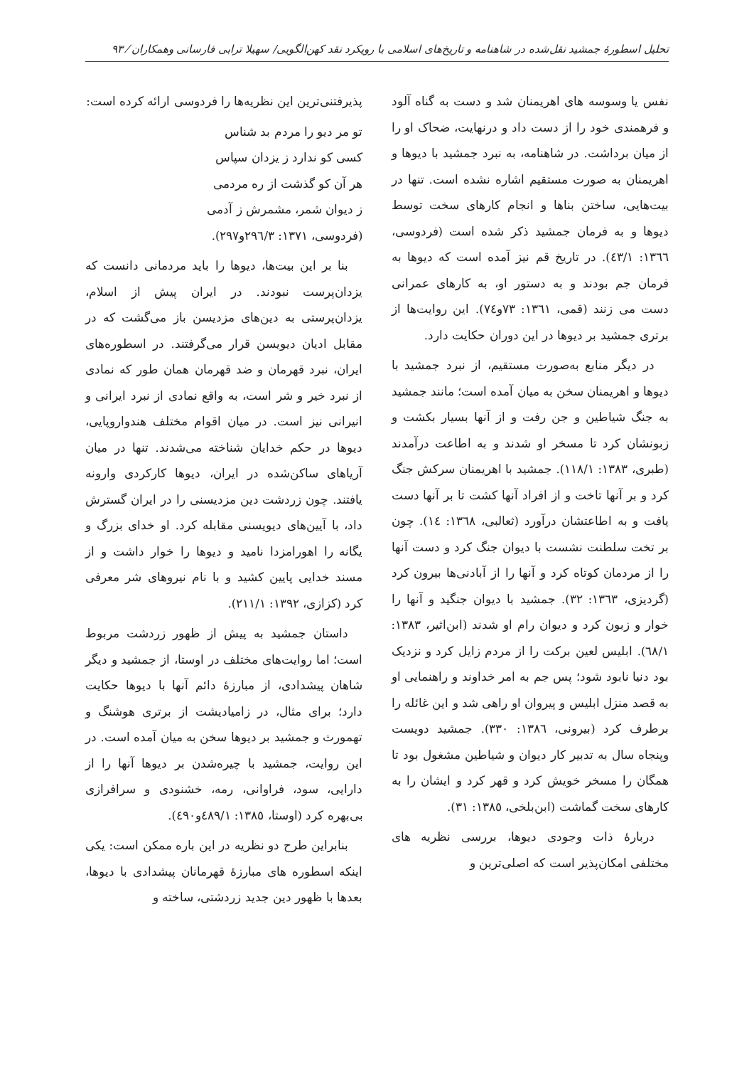تحلیل اسطورهٔ جمشید نقل‌شده در شاهنامه و تاریخ‌های اسلامی با رویکرد نقد کهن‌الگویی/ سهیلا ترابی فارسانی وهمکاران ⁄ ۹۳
نفس یا وسوسه های اهریمنان شد و دست به گناه آلود و فرهمندی خود را از دست داد و درنهایت، ضحاک او را از میان برداشت. در شاهنامه، به نبرد جمشید با دیوها و اهریمنان به صورت مستقیم اشاره نشده است. تنها در بیت‌هایی، ساختن بناها و انجام کارهای سخت توسط دیوها و به فرمان جمشید ذکر شده است (فردوسی، ١٣٦٦: ٤٣/١). در تاریخ قم نیز آمده است که دیوها به فرمان جم بودند و به دستور او، به کارهای عمرانی دست می زنند (قمی، ١٣٦١: ٧٣و٧٤). این روایت‌ها از برتری جمشید بر دیوها در این دوران حکایت دارد.
در دیگر منابع به‌صورت مستقیم، از نبرد جمشید با دیوها و اهریمنان سخن به میان آمده است؛ مانند جمشید به جنگ شیاطین و جن رفت و از آنها بسیار بکشت و زبونشان کرد تا مسخر او شدند و به اطاعت درآمدند (طبری، ١٣٨٣: ١١٨/١). جمشید با اهریمنان سرکش جنگ کرد و بر آنها تاخت و از افراد آنها کشت تا بر آنها دست یافت و به اطاعتشان درآورد (ثعالبی، ١٣٦٨: ١٤). چون بر تخت سلطنت نشست با دیوان جنگ کرد و دست آنها را از مردمان کوتاه کرد و آنها را از آبادنی‌ها بیرون کرد (گردیزی، ١٣٦٣: ٣٢). جمشید با دیوان جنگید و آنها را خوار و زبون کرد و دیوان رام او شدند (ابن‌اثیر، ١٣٨٣: ٦٨/١). ابلیس لعین برکت را از مردم زایل کرد و نزدیک بود دنیا نابود شود؛ پس جم به امر خداوند و راهنمایی او به قصد منزل ابلیس و پیروان او راهی شد و این غائله را برطرف کرد (بیرونی، ١٣٨٦: ٣٣٠). جمشید دویست وپنجاه سال به تدبیر کار دیوان و شیاطین مشغول بود تا همگان را مسخر خویش کرد و قهر کرد و ایشان را به کارهای سخت گماشت (ابن‌بلخی، ١٣٨٥: ٣١).
دربارهٔ ذات وجودی دیوها، بررسی نظریه های مختلفی امکان‌پذیر است که اصلی‌ترین و
پذیرفتنی‌ترین این نظریه‌ها را فردوسی ارائه کرده است:
تو مر دیو را مردم بد شناس
کسی کو ندارد ز یزدان سپاس
هر آن کو گذشت از ره مردمی
ز دیوان شمر، مشمرش ز آدمی
(فردوسی، ١٣٧١: ٢٩٦/٣و٢٩٧).
بنا بر این بیت‌ها، دیوها را باید مردمانی دانست که یزدان‌پرست نبودند. در ایران پیش از اسلام، یزدان‌پرستی به دین‌های مزدیسن باز می‌گشت که در مقابل ادیان دیویسن قرار می‌گرفتند. در اسطوره‌های ایران، نبرد قهرمان و ضد قهرمان همان طور که نمادی از نبرد خیر و شر است، به واقع نمادی از نبرد ایرانی و انیرانی نیز است. در میان اقوام مختلف هندواروپایی، دیوها در حکم خدایان شناخته می‌شدند. تنها در میان آریاهای ساکن‌شده در ایران، دیوها کارکردی وارونه یافتند. چون زردشت دین مزدیسنی را در ایران گسترش داد، با آیین‌های دیویسنی مقابله کرد. او خدای بزرگ و یگانه را اهورامزدا نامید و دیوها را خوار داشت و از مسند خدایی پایین کشید و با نام نیروهای شر معرفی کرد (کزازی، ١٣٩٢: ٢١١/١).
داستان جمشید به پیش از ظهور زردشت مربوط است؛ اما روایت‌های مختلف در اوستا، از جمشید و دیگر شاهان پیشدادی، از مبارزهٔ دائم آنها با دیوها حکایت دارد؛ برای مثال، در زامیادیشت از برتری هوشنگ و تهمورث و جمشید بر دیوها سخن به میان آمده است. در این روایت، جمشید با چیره‌شدن بر دیوها آنها را از دارایی، سود، فراوانی، رمه، خشنودی و سرافرازی بی‌بهره کرد (اوستا، ١٣٨٥: ٤٨٩/١و٤٩٠).
بنابراین طرح دو نظریه در این باره ممکن است: یکی اینکه اسطوره های مبارزهٔ قهرمانان پیشدادی با دیوها، بعدها با ظهور دین جدید زردشتی، ساخته و